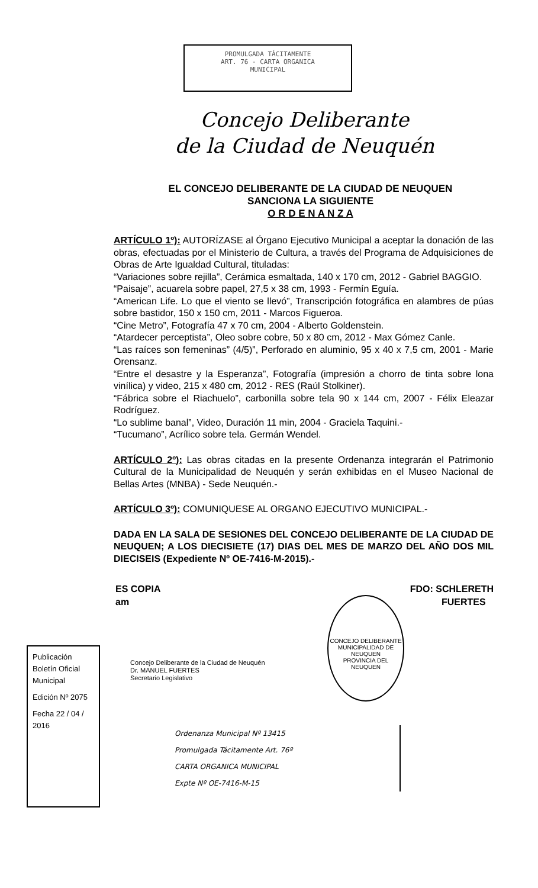PROMULGADA TÁCITAMENTE
ART. 76 - CARTA ORGANICA
MUNICIPAL
Concejo Deliberante
de la Ciudad de Neuquén
EL CONCEJO DELIBERANTE DE LA CIUDAD DE NEUQUEN
SANCIONA LA SIGUIENTE
O R D E N A N Z A
ARTÍCULO 1º): AUTORÍZASE al Órgano Ejecutivo Municipal a aceptar la donación de las obras, efectuadas por el Ministerio de Cultura, a través del Programa de Adquisiciones de Obras de Arte Igualdad Cultural, tituladas:
“Variaciones sobre rejilla”, Cerámica esmaltada, 140 x 170 cm, 2012 - Gabriel BAGGIO.
“Paisaje”, acuarela sobre papel, 27,5 x 38 cm, 1993 - Fermín Eguía.
“American Life. Lo que el viento se llevó”, Transcripción fotográfica en alambres de púas sobre bastidor, 150 x 150 cm, 2011 - Marcos Figueroa.
“Cine Metro”, Fotografía 47 x 70 cm, 2004 - Alberto Goldenstein.
“Atardecer perceptista”, Oleo sobre cobre, 50 x 80 cm, 2012 - Max Gómez Canle.
“Las raíces son femeninas” (4/5)”, Perforado en aluminio, 95 x 40 x 7,5 cm, 2001 - Marie Orensanz.
“Entre el desastre y la Esperanza”, Fotografía (impresión a chorro de tinta sobre lona vinílica) y video, 215 x 480 cm, 2012 - RES (Raúl Stolkiner).
“Fábrica sobre el Riachuelo”, carbonilla sobre tela 90 x 144 cm, 2007 - Félix Eleazar Rodríguez.
“Lo sublime banal”, Video, Duración 11 min, 2004 - Graciela Taquini.-
“Tucumano”, Acrílico sobre tela. Germán Wendel.
ARTÍCULO 2º): Las obras citadas en la presente Ordenanza integrarán el Patrimonio Cultural de la Municipalidad de Neuquén y serán exhibidas en el Museo Nacional de Bellas Artes (MNBA) - Sede Neuquén.-
ARTÍCULO 3º): COMUNIQUESE AL ORGANO EJECUTIVO MUNICIPAL.-
DADA EN LA SALA DE SESIONES DEL CONCEJO DELIBERANTE DE LA CIUDAD DE NEUQUEN; A LOS DIECISIETE (17) DIAS DEL MES DE MARZO DEL AÑO DOS MIL DIECISEIS (Expediente Nº OE-7416-M-2015).-
ES COPIA
am
FDO: SCHLERETH
FUERTES
Concejo Deliberante de la Ciudad de Neuquén
Dr. MANUEL FUERTES
Secretario Legislativo
CONCEJO DELIBERANTE
MUNICIPALIDAD DE NEUQUEN
PROVINCIA DEL NEUQUEN
Ordenanza Municipal Nº 13415
Promulgada Tácitamente Art. 76º
CARTA ORGANICA MUNICIPAL
Expte Nº OE-7416-M-15
Publicación Boletín Oficial Municipal
Edición Nº 2075
Fecha 22 / 04 / 2016